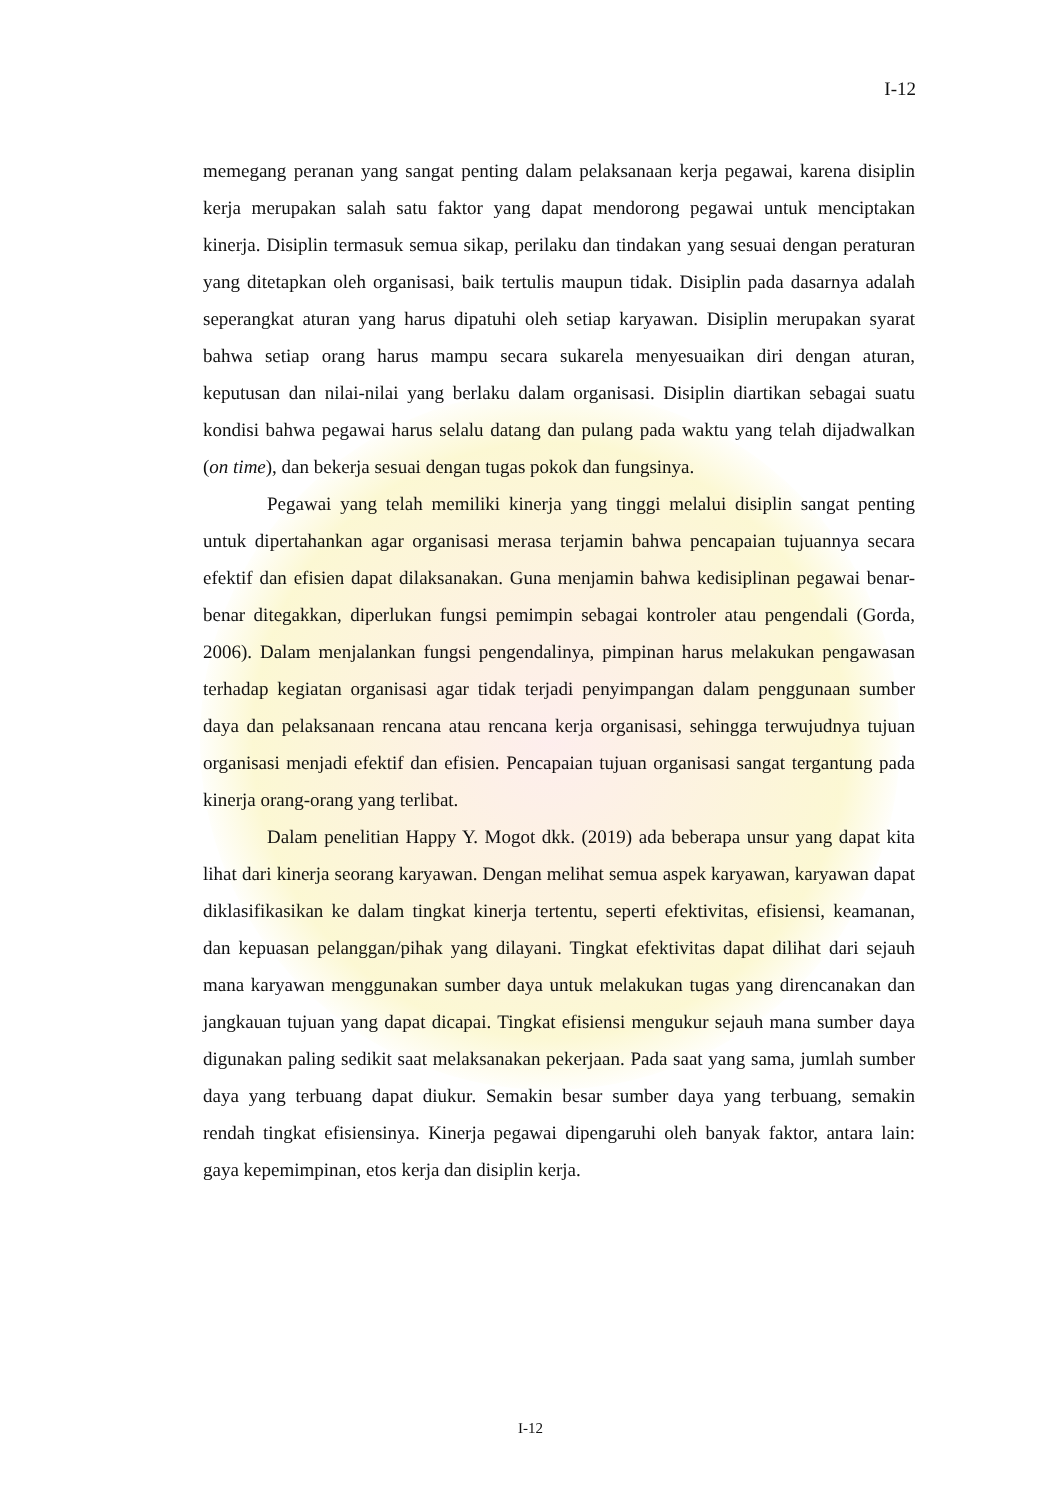I-12
memegang peranan yang sangat penting dalam pelaksanaan kerja pegawai, karena disiplin kerja merupakan salah satu faktor yang dapat mendorong pegawai untuk menciptakan kinerja. Disiplin termasuk semua sikap, perilaku dan tindakan yang sesuai dengan peraturan yang ditetapkan oleh organisasi, baik tertulis maupun tidak. Disiplin pada dasarnya adalah seperangkat aturan yang harus dipatuhi oleh setiap karyawan. Disiplin merupakan syarat bahwa setiap orang harus mampu secara sukarela menyesuaikan diri dengan aturan, keputusan dan nilai-nilai yang berlaku dalam organisasi. Disiplin diartikan sebagai suatu kondisi bahwa pegawai harus selalu datang dan pulang pada waktu yang telah dijadwalkan (on time), dan bekerja sesuai dengan tugas pokok dan fungsinya.
Pegawai yang telah memiliki kinerja yang tinggi melalui disiplin sangat penting untuk dipertahankan agar organisasi merasa terjamin bahwa pencapaian tujuannya secara efektif dan efisien dapat dilaksanakan. Guna menjamin bahwa kedisiplinan pegawai benar-benar ditegakkan, diperlukan fungsi pemimpin sebagai kontroler atau pengendali (Gorda, 2006). Dalam menjalankan fungsi pengendalinya, pimpinan harus melakukan pengawasan terhadap kegiatan organisasi agar tidak terjadi penyimpangan dalam penggunaan sumber daya dan pelaksanaan rencana atau rencana kerja organisasi, sehingga terwujudnya tujuan organisasi menjadi efektif dan efisien. Pencapaian tujuan organisasi sangat tergantung pada kinerja orang-orang yang terlibat.
Dalam penelitian Happy Y. Mogot dkk. (2019) ada beberapa unsur yang dapat kita lihat dari kinerja seorang karyawan. Dengan melihat semua aspek karyawan, karyawan dapat diklasifikasikan ke dalam tingkat kinerja tertentu, seperti efektivitas, efisiensi, keamanan, dan kepuasan pelanggan/pihak yang dilayani. Tingkat efektivitas dapat dilihat dari sejauh mana karyawan menggunakan sumber daya untuk melakukan tugas yang direncanakan dan jangkauan tujuan yang dapat dicapai. Tingkat efisiensi mengukur sejauh mana sumber daya digunakan paling sedikit saat melaksanakan pekerjaan. Pada saat yang sama, jumlah sumber daya yang terbuang dapat diukur. Semakin besar sumber daya yang terbuang, semakin rendah tingkat efisiensinya. Kinerja pegawai dipengaruhi oleh banyak faktor, antara lain: gaya kepemimpinan, etos kerja dan disiplin kerja.
I-12